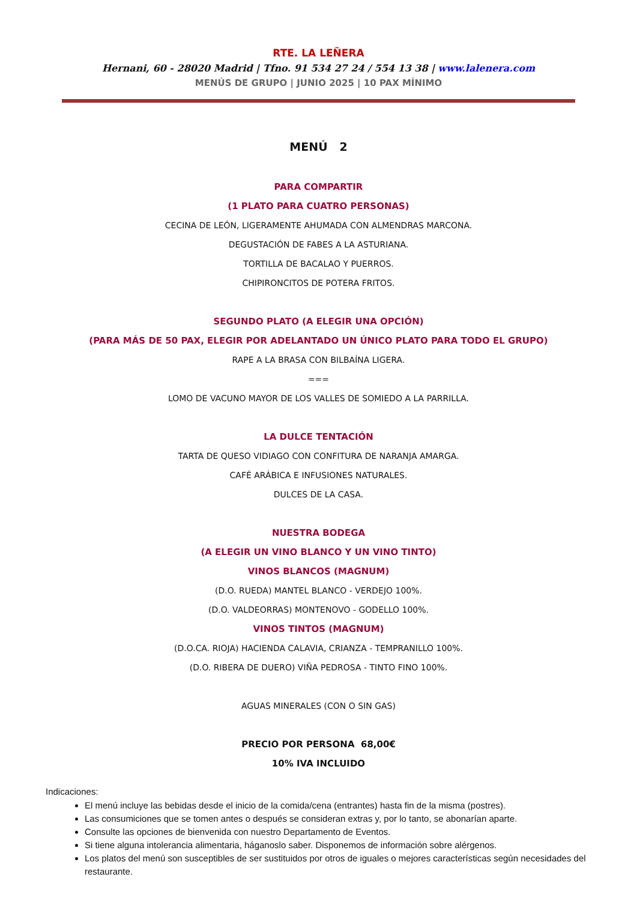RTE. LA LEÑERA
Hernani, 60 - 28020 Madrid | Tfno. 91 534 27 24 / 554 13 38 | www.lalenera.com
MENÚS DE GRUPO | JUNIO 2025 | 10 PAX MÍNIMO
MENÚ 2
PARA COMPARTIR
(1 PLATO PARA CUATRO PERSONAS)
CECINA DE LEÓN, LIGERAMENTE AHUMADA CON ALMENDRAS MARCONA.
DEGUSTACIÓN DE FABES A LA ASTURIANA.
TORTILLA DE BACALAO Y PUERROS.
CHIPIRONCITOS DE POTERA FRITOS.
SEGUNDO PLATO (A ELEGIR UNA OPCIÓN)
(PARA MÁS DE 50 PAX, ELEGIR POR ADELANTADO UN ÚNICO PLATO PARA TODO EL GRUPO)
RAPE A LA BRASA CON BILBAÍNA LIGERA.
===
LOMO DE VACUNO MAYOR DE LOS VALLES DE SOMIEDO A LA PARRILLA.
LA DULCE TENTACIÓN
TARTA DE QUESO VIDIAGO CON CONFITURA DE NARANJA AMARGA.
CAFÉ ARÁBICA E INFUSIONES NATURALES.
DULCES DE LA CASA.
NUESTRA BODEGA
(A ELEGIR UN VINO BLANCO Y UN VINO TINTO)
VINOS BLANCOS (MAGNUM)
(D.O. RUEDA) MANTEL BLANCO - VERDEJO 100%.
(D.O. VALDEORRAS) MONTENOVO - GODELLO 100%.
VINOS TINTOS (MAGNUM)
(D.O.CA. RIOJA) HACIENDA CALAVIA, CRIANZA - TEMPRANILLO 100%.
(D.O. RIBERA DE DUERO) VIÑA PEDROSA - TINTO FINO 100%.
AGUAS MINERALES (CON O SIN GAS)
PRECIO POR PERSONA 68,00€
10% IVA INCLUIDO
Indicaciones:
El menú incluye las bebidas desde el inicio de la comida/cena (entrantes) hasta fin de la misma (postres).
Las consumiciones que se tomen antes o después se consideran extras y, por lo tanto, se abonarían aparte.
Consulte las opciones de bienvenida con nuestro Departamento de Eventos.
Si tiene alguna intolerancia alimentaria, háganoslo saber. Disponemos de información sobre alérgenos.
Los platos del menú son susceptibles de ser sustituidos por otros de iguales o mejores características según necesidades del restaurante.